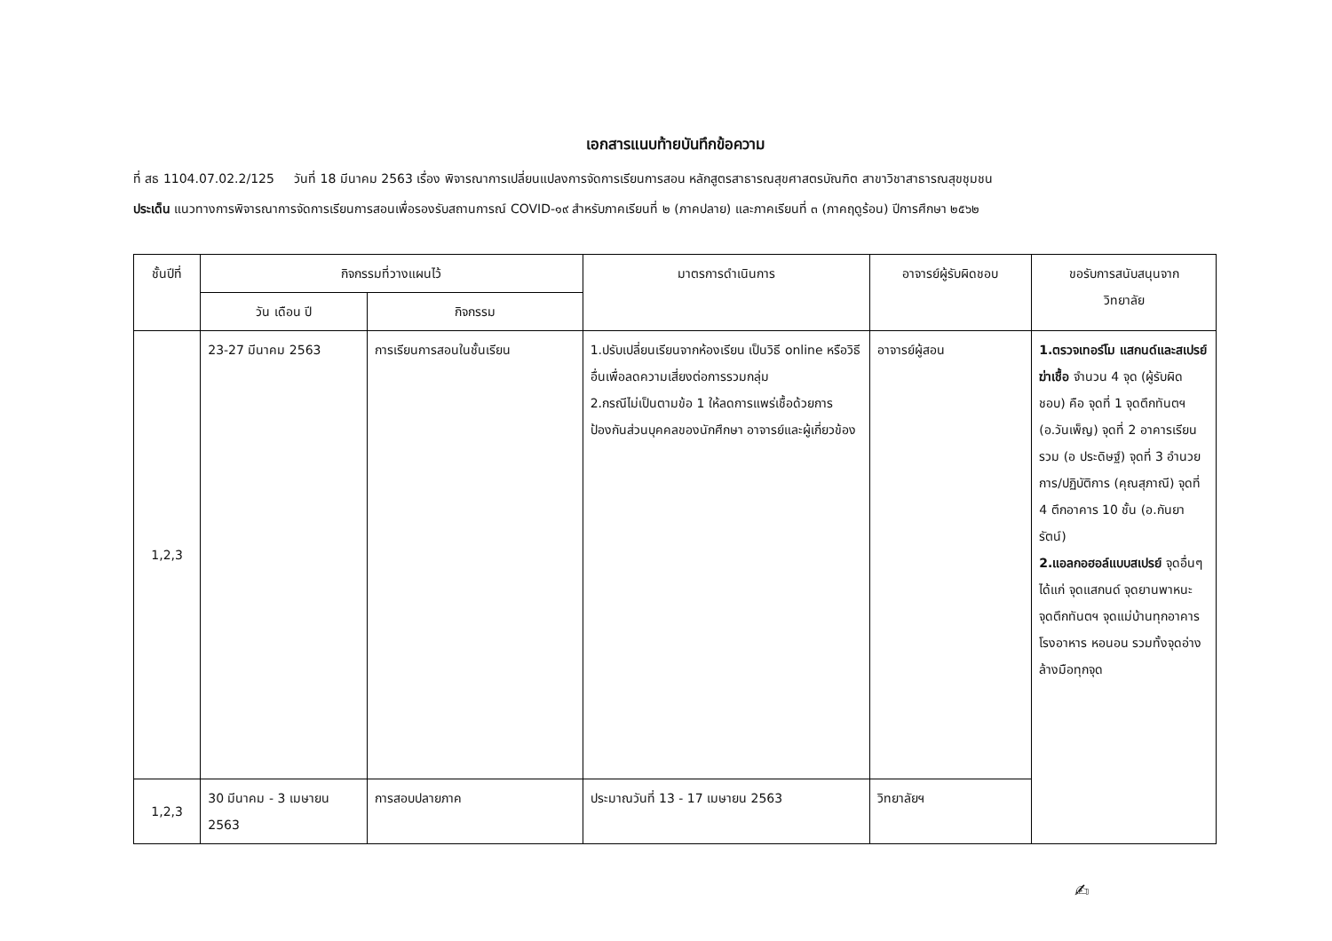เอกสารแนบท้ายบันทึกข้อความ
ที่ สธ 1104.07.02.2/125 วันที่ 18 มีนาคม 2563 เรื่อง พิจารณาการเปลี่ยนแปลงการจัดการเรียนการสอน หลักสูตรสาธารณสุขศาสตรบัณฑิต สาขาวิชาสาธารณสุขชุมชน
ประเด็น แนวทางการพิจารณาการจัดการเรียนการสอนเพื่อรองรับสถานการณ์ COVID-๑๙ สำหรับภาคเรียนที่ ๒ (ภาคปลาย) และภาคเรียนที่ ๓ (ภาคฤดูร้อน) ปีการศึกษา ๒๕๖๒
| ชั้นปีที่ | กิจกรรมที่วางแผนไว้ | | มาตรการดำเนินการ | อาจารย์ผู้รับผิดชอบ | ขอรับการสนับสนุนจาก วิทยาลัย |
| --- | --- | --- | --- | --- | --- |
| | วัน เดือน ปี | กิจกรรม | | | |
| 1,2,3 | 23-27 มีนาคม 2563 | การเรียนการสอนในชั้นเรียน | 1.ปรับเปลี่ยนเรียนจากห้องเรียน เป็นวิธี online หรือวิธีอื่นเพื่อลดความเสี่ยงต่อการรวมกลุ่ม 2.กรณีไม่เป็นตามข้อ 1 ให้ลดการแพร่เชื้อด้วยการป้องกันส่วนบุคคลของนักศึกษา อาจารย์และผู้เกี่ยวข้อง | อาจารย์ผู้สอน | 1.ตรวจเทอร์โม แสกนด์และสเปรย์ฆ่าเชื้อ จำนวน 4 จุด (ผู้รับผิดชอบ) คือ จุดที่ 1 จุดตึกทันตฯ (อ.วันเพ็ญ) จุดที่ 2 อาคารเรียนรวม (อ ประดิษฐ์) จุดที่ 3 อำนวยการ/ปฏิบัติการ (คุณสุภาณี) จุดที่ 4 ตึกอาคาร 10 ชั้น (อ.กันยารัตน์) 2.แอลกอฮอล์แบบสเปรย์ จุดอื่นๆ ได้แก่ จุดแสกนด์ จุดยานพาหนะ จุดตึกทันตฯ จุดแม่บ้านทุกอาคาร โรงอาหาร หอนอน รวมทั้งจุดอ่างล้างมือทุกจุด |
| 1,2,3 | 30 มีนาคม - 3 เมษายน 2563 | การสอบปลายภาค | ประมาณวันที่ 13 - 17 เมษายน 2563 | วิทยาลัยฯ | |
✍